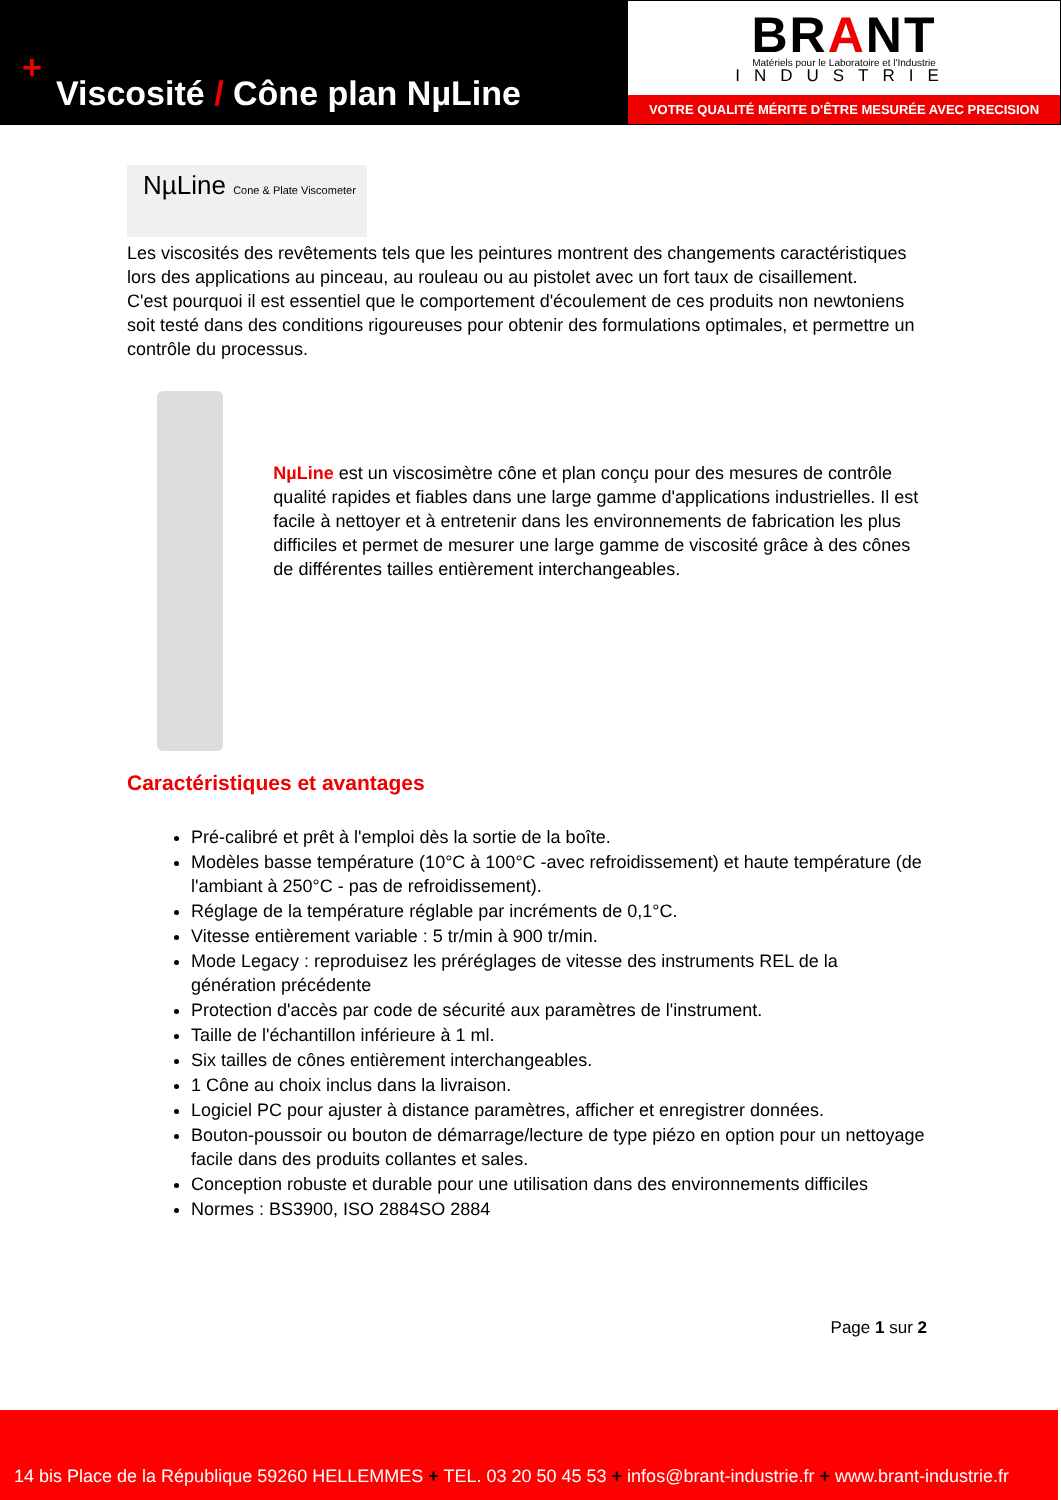+
Viscosité / Cône plan NµLine
BRANT
Matériels pour le Laboratoire et l'Industrie
INDUSTRIE
VOTRE QUALITÉ MÉRITE D'ÊTRE MESURÉE AVEC PRECISION
NµLine Cone & Plate Viscometer
Les viscosités des revêtements tels que les peintures montrent des changements caractéristiques lors des applications au pinceau, au rouleau ou au pistolet avec un fort taux de cisaillement.
C'est pourquoi il est essentiel que le comportement d'écoulement de ces produits non newtoniens soit testé dans des conditions rigoureuses pour obtenir des formulations optimales, et permettre un contrôle du processus.
NµLine est un viscosimètre cône et plan conçu pour des mesures de contrôle qualité rapides et fiables dans une large gamme d'applications industrielles. Il est facile à nettoyer et à entretenir dans les environnements de fabrication les plus difficiles et permet de mesurer une large gamme de viscosité grâce à des cônes de différentes tailles entièrement interchangeables.
Caractéristiques et avantages
Pré-calibré et prêt à l'emploi dès la sortie de la boîte.
Modèles basse température (10°C à 100°C -avec refroidissement) et haute température (de l'ambiant à 250°C - pas de refroidissement).
Réglage de la température réglable par incréments de 0,1°C.
Vitesse entièrement variable : 5 tr/min à 900 tr/min.
Mode Legacy : reproduisez les préréglages de vitesse des instruments REL de la génération précédente
Protection d'accès par code de sécurité aux paramètres de l'instrument.
Taille de l'échantillon inférieure à 1 ml.
Six tailles de cônes entièrement interchangeables.
1 Cône au choix inclus dans la livraison.
Logiciel PC pour ajuster à distance paramètres, afficher et enregistrer données.
Bouton-poussoir ou bouton de démarrage/lecture de type piézo en option pour un nettoyage facile dans des produits collantes et sales.
Conception robuste et durable pour une utilisation dans des environnements difficiles
Normes : BS3900, ISO 2884SO 2884
Page 1 sur 2
14 bis Place de la République 59260 HELLEMMES + TEL. 03 20 50 45 53 + infos@brant-industrie.fr + www.brant-industrie.fr